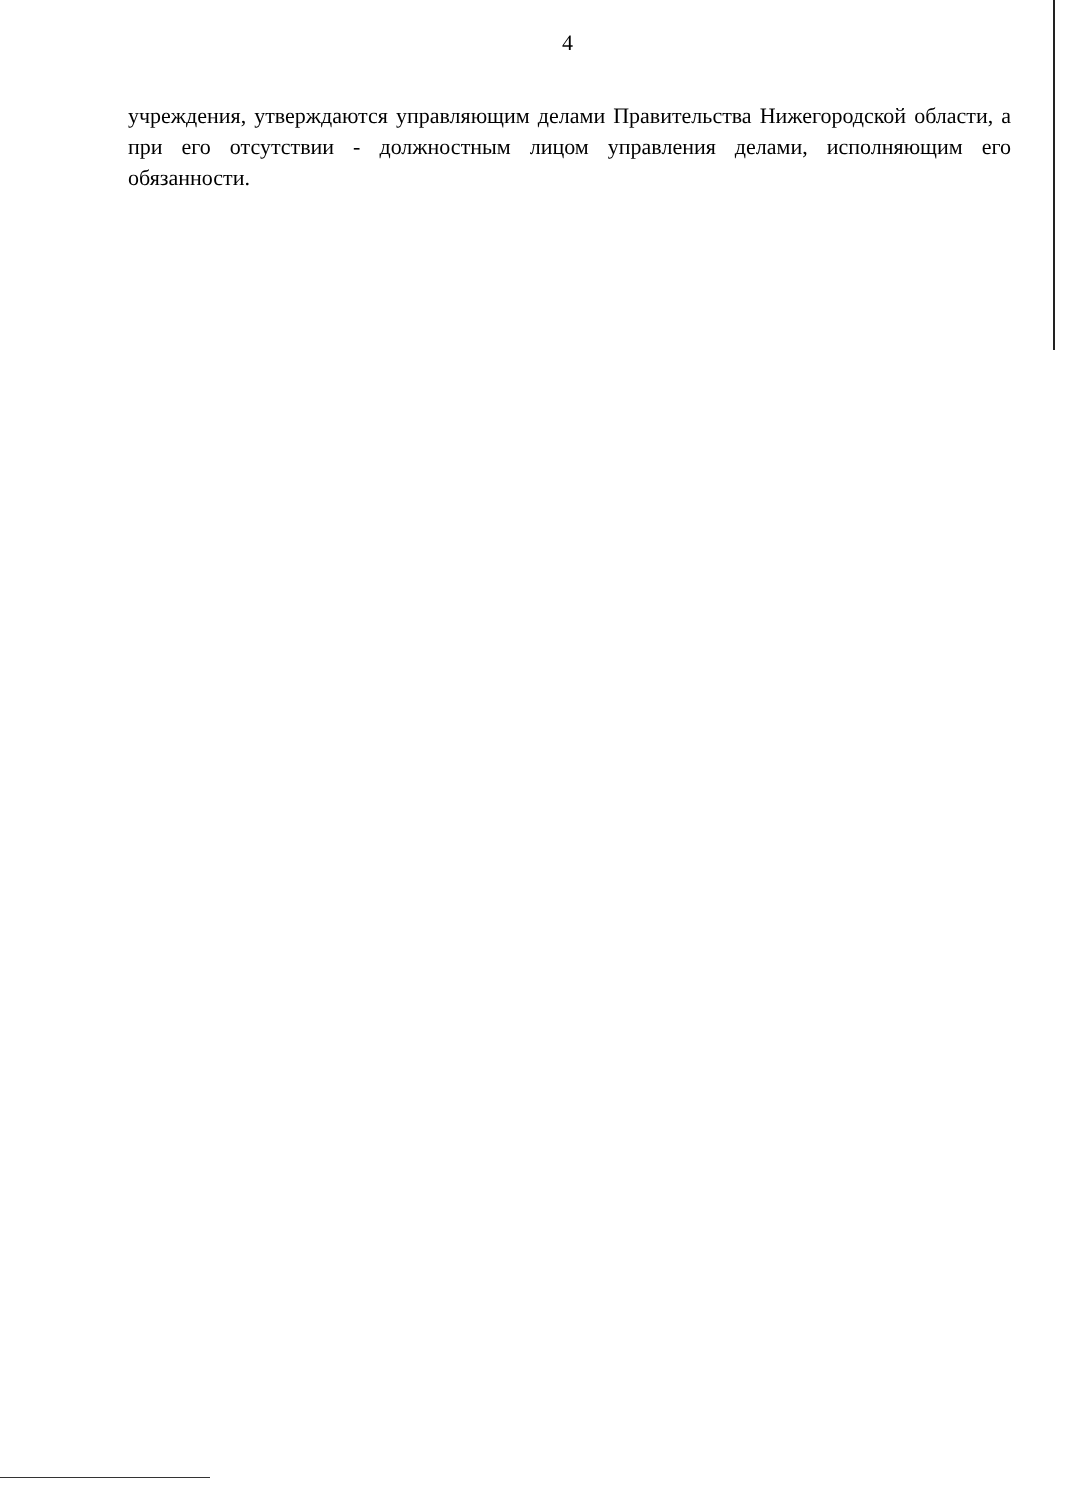4
учреждения, утверждаются управляющим делами Правительства Нижегородской области, а при его отсутствии - должностным лицом управления делами, исполняющим его обязанности.